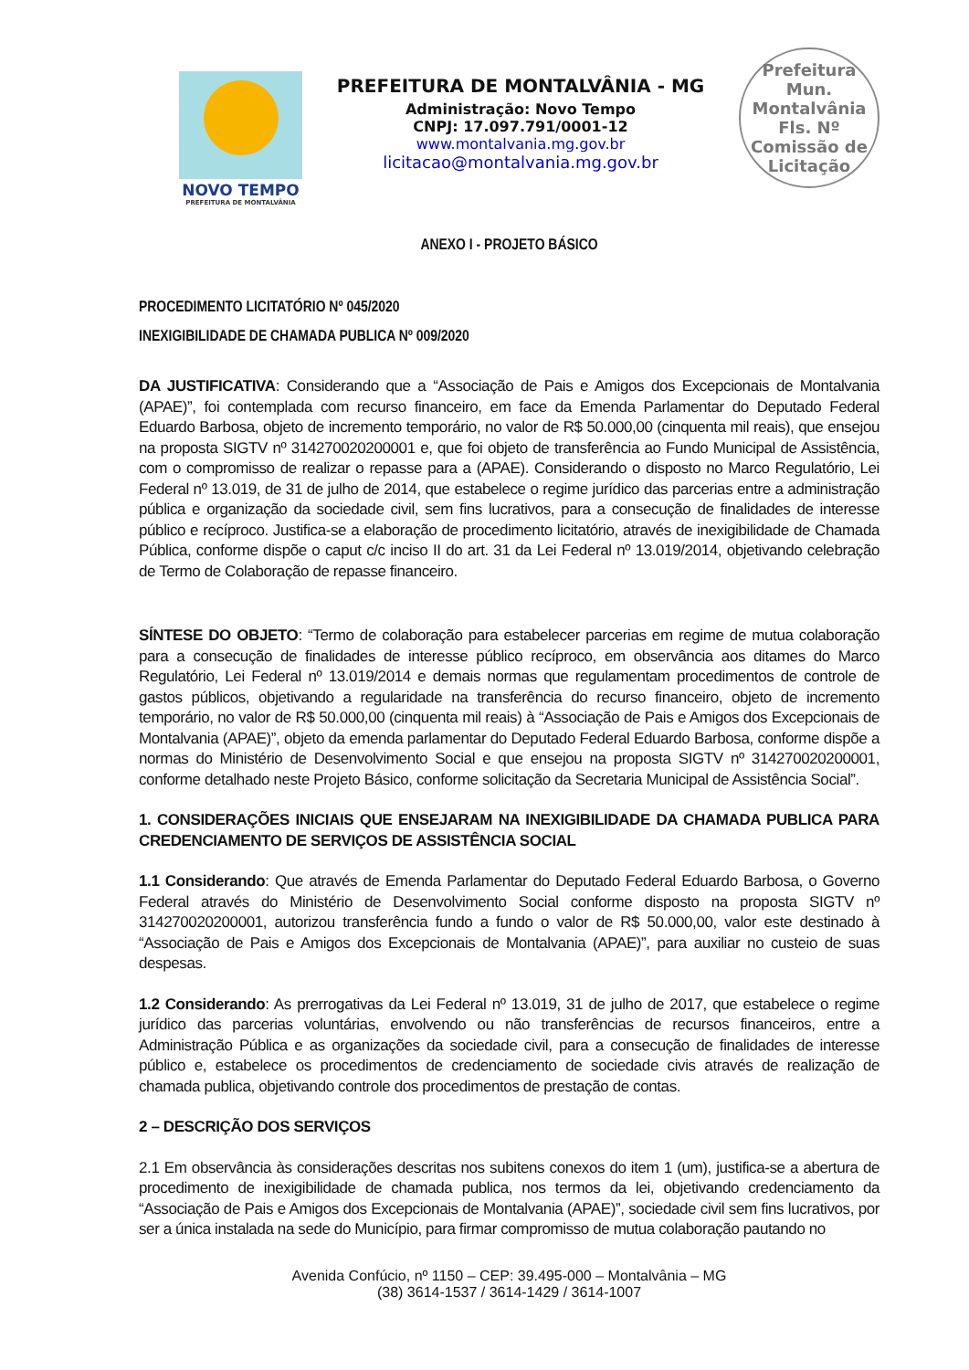NOVO TEMPO
PREFEITURA DE MONTALVÂNIA
PREFEITURA DE MONTALVÂNIA - MG
Administração: Novo Tempo
CNPJ: 17.097.791/0001-12
www.montalvania.mg.gov.br
licitacao@montalvania.mg.gov.br
Prefeitura Mun. Montalvânia
Fls. Nº
Comissão de Licitação
ANEXO I - PROJETO BÁSICO
PROCEDIMENTO LICITATÓRIO Nº 045/2020
INEXIGIBILIDADE DE CHAMADA PUBLICA Nº 009/2020
DA JUSTIFICATIVA: Considerando que a “Associação de Pais e Amigos dos Excepcionais de Montalvania (APAE)”, foi contemplada com recurso financeiro, em face da Emenda Parlamentar do Deputado Federal Eduardo Barbosa, objeto de incremento temporário, no valor de R$ 50.000,00 (cinquenta mil reais), que ensejou na proposta SIGTV nº 314270020200001 e, que foi objeto de transferência ao Fundo Municipal de Assistência, com o compromisso de realizar o repasse para a (APAE). Considerando o disposto no Marco Regulatório, Lei Federal nº 13.019, de 31 de julho de 2014, que estabelece o regime jurídico das parcerias entre a administração pública e organização da sociedade civil, sem fins lucrativos, para a consecução de finalidades de interesse público e recíproco. Justifica-se a elaboração de procedimento licitatório, através de inexigibilidade de Chamada Pública, conforme dispõe o caput c/c inciso II do art. 31 da Lei Federal nº 13.019/2014, objetivando celebração de Termo de Colaboração de repasse financeiro.
SÍNTESE DO OBJETO: “Termo de colaboração para estabelecer parcerias em regime de mutua colaboração para a consecução de finalidades de interesse público recíproco, em observância aos ditames do Marco Regulatório, Lei Federal nº 13.019/2014 e demais normas que regulamentam procedimentos de controle de gastos públicos, objetivando a regularidade na transferência do recurso financeiro, objeto de incremento temporário, no valor de R$ 50.000,00 (cinquenta mil reais) à “Associação de Pais e Amigos dos Excepcionais de Montalvania (APAE)”, objeto da emenda parlamentar do Deputado Federal Eduardo Barbosa, conforme dispõe a normas do Ministério de Desenvolvimento Social e que ensejou na proposta SIGTV nº 314270020200001, conforme detalhado neste Projeto Básico, conforme solicitação da Secretaria Municipal de Assistência Social”.
1. CONSIDERAÇÕES INICIAIS QUE ENSEJARAM NA INEXIGIBILIDADE DA CHAMADA PUBLICA PARA CREDENCIAMENTO DE SERVIÇOS DE ASSISTÊNCIA SOCIAL
1.1 Considerando: Que através de Emenda Parlamentar do Deputado Federal Eduardo Barbosa, o Governo Federal através do Ministério de Desenvolvimento Social conforme disposto na proposta SIGTV nº 314270020200001, autorizou transferência fundo a fundo o valor de R$ 50.000,00, valor este destinado à “Associação de Pais e Amigos dos Excepcionais de Montalvania (APAE)”, para auxiliar no custeio de suas despesas.
1.2 Considerando: As prerrogativas da Lei Federal nº 13.019, 31 de julho de 2017, que estabelece o regime jurídico das parcerias voluntárias, envolvendo ou não transferências de recursos financeiros, entre a Administração Pública e as organizações da sociedade civil, para a consecução de finalidades de interesse público e, estabelece os procedimentos de credenciamento de sociedade civis através de realização de chamada publica, objetivando controle dos procedimentos de prestação de contas.
2 – DESCRIÇÃO DOS SERVIÇOS
2.1 Em observância às considerações descritas nos subitens conexos do item 1 (um), justifica-se a abertura de procedimento de inexigibilidade de chamada publica, nos termos da lei, objetivando credenciamento da “Associação de Pais e Amigos dos Excepcionais de Montalvania (APAE)”, sociedade civil sem fins lucrativos, por ser a única instalada na sede do Município, para firmar compromisso de mutua colaboração pautando no
Avenida Confúcio, nº 1150 – CEP: 39.495-000 – Montalvânia – MG
(38) 3614-1537 / 3614-1429 / 3614-1007